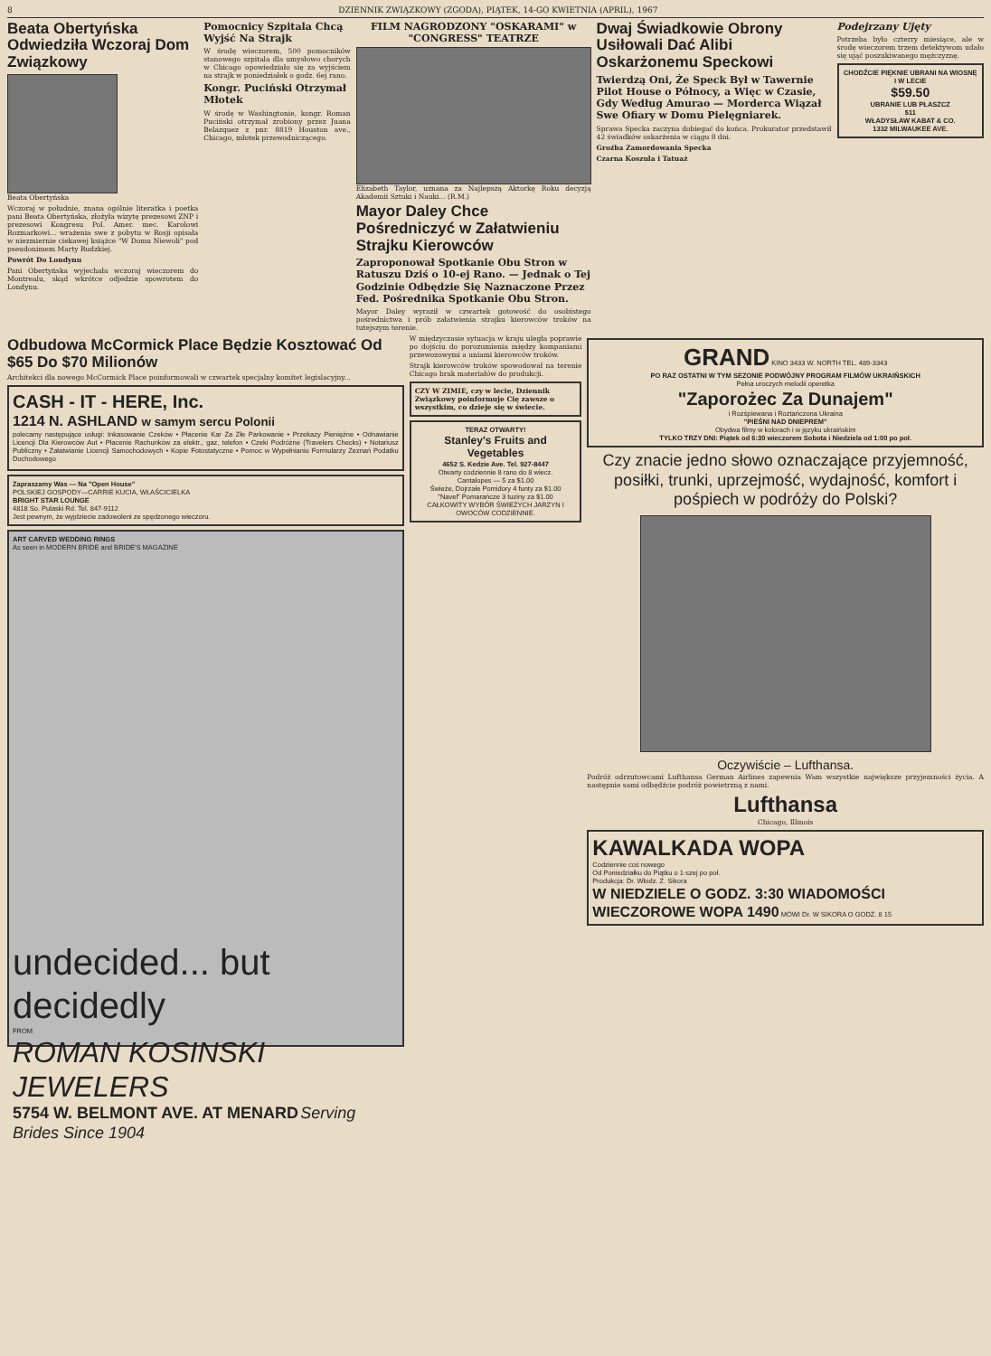8 DZIENNIK ZWIĄZKOWY (ZGODA), PIĄTEK, 14-GO KWIETNIA (APRIL), 1967
Beata Obertyńska Odwiedziła Wczoraj Dom Związkowy
Beata Obertyńska
Wczoraj w południe, znana ogólnie literatka i poetka pani Beata Obertyńska, złożyła wizytę prezesowi ZNP i prezesowi Kongresu Pol. Amer. mec. Karolowi Rozmarkowi... wrażenia swe z pobytu w Rosji opisała w niezmiernie ciekawej książce "W Domu Niewoli" pod pseudonimem Marty Rudzkiej.
Powrót Do Londynu
Pani Obertyńska wyjechała wczoraj wieczorem do Montrealu, skąd wkrótce odjedzie spowrotem do Londynu.
Pomocnicy Szpitala Chcą Wyjść Na Strajk
W środę wieczorem, 500 pomocników stanowego szpitala dla umysłowo chorych w Chicago opowiedziało się za wyjściem na strajk w poniedziałek o godz. 6ej rano.
Kongr. Puciński Otrzymał Młotek
W środę w Washingtonie, kongr. Roman Puciński otrzymał zrobiony przez Juana Belazquez z pnr. 8819 Houston ave., Chicago, młotek przewodniczącego.
FILM NAGRODZONY "OSKARAMI" w "CONGRESS" TEATRZE
Elizabeth Taylor, uznana za Najlepszą Aktorkę Roku decyzją Akademii Sztuki i Nauki... (R.M.)
Mayor Daley Chce Pośredniczyć w Załatwieniu Strajku Kierowców
Zaproponował Spotkanie Obu Stron w Ratuszu Dziś o 10-ej Rano. — Jednak o Tej Godzinie Odbędzie Się Naznaczone Przez Fed. Pośrednika Spotkanie Obu Stron.
Mayor Daley wyraził w czwartek gotowość do osobistego pośrednictwa i prób załatwienia strajku kierowców troków na tutejszym terenie.
Dwaj Świadkowie Obrony Usiłowali Dać Alibi Oskarżonemu Speckowi
Twierdzą Oni, Że Speck Był w Tawernie Pilot House o Północy, a Więc w Czasie, Gdy Według Amurao — Morderca Wiązał Swe Ofiary w Domu Pielęgniarek.
Sprawa Specka zaczyna dobiegać do końca. Prokurator przedstawił 42 świadków oskarżenia w ciągu 8 dni.
Groźba Zamordowania Specka
Czarna Koszula i Tatuaż
Podejrzany Ujęty
Potrzeba było czterry miesiące, ale w środę wieczorem trzem detektywom udało się ująć poszukiwanego mężczyznę.
CHODŹCIE PIĘKNIE UBRANI NA WIOSNĘ I W LECIE
$59.50
UBRANIE LUB PŁASZCZ
$11
WŁADYSŁAW KABAT & CO.
1332 MILWAUKEE AVE.
Odbudowa McCormick Place Będzie Kosztować Od $65 Do $70 Milionów
Architekci dla nowego McCormick Place poinformowali w czwartek specjalny komitet legislacyjny...
CASH - IT - HERE, Inc.
1214 N. ASHLAND w samym sercu Polonii
polecamy następujące usługi: Inkasowanie Czeków • Płacenie Kar Za Złe Parkowanie • Przekazy Pieniężne • Odnawianie Licencji Dla Kierowców Aut • Płacenie Rachunków za elektr., gaz, telefon • Czeki Podróżne (Travelers Checks) • Notariusz Publiczny • Załatwianie Licencji Samochodowych • Kopie Fotostatyczne • Pomoc w Wypełnianiu Formularzy Zeznań Podatku Dochodowego
Zapraszamy Was — Na "Open House"
POLSKIEJ GOSPODY—CARRIE KUCIA, WŁAŚCICIELKA
BRIGHT STAR LOUNGE
4818 So. Pulaski Rd. Tel. 847-9112
Jest pewnym, że wyjdziecie zadowoleni ze spędzonego wieczoru.
ART CARVED WEDDING RINGS
As seen in MODERN BRIDE and BRIDE'S MAGAZINE
undecided... but decidedly
FROM
ROMAN KOSINSKI JEWELERS
5754 W. BELMONT AVE. AT MENARD Serving Brides Since 1904
W międzyczasie sytuacja w kraju uległa poprawie po dojściu do porozumienia między kompaniami przewozowymi a uniami kierowców troków.
Strajk kierowców troków spowodował na terenie Chicago brak materiałów do produkcji.
CZY W ZIMIE, czy w lecie, Dziennik Związkowy poinformuje Cię zawsze o wszystkim, co dzieje się w świecie.
TERAZ OTWARTY!
Stanley's Fruits and Vegetables
4652 S. Kedzie Ave. Tel. 927-8447
Otwarty codziennie 8 rano do 8 wiecz.
Cantalopes — 5 za $1.00
Świeże, Dojrzałe Pomidory 4 funty za $1.00
"Navel" Pomarańcze 3 tuziny za $1.00
CAŁKOWITY WYBÓR ŚWIEŻYCH JARZYN I OWOCÓW CODZIENNIE.
GRAND KINO 3433 W. NORTH TEL. 489-3343
PO RAZ OSTATNI W TYM SEZONIE PODWÓJNY PROGRAM FILMÓW UKRAIŃSKICH
Pełna uroczych melodii operetka
"Zaporożec Za Dunajem"
i Rozśpiewana i Roztańczona Ukraina
"PIEŚNI NAD DNIEPREM"
Obydwa filmy w kolorach i w języku ukraińskim
TYLKO TRZY DNI: Piątek od 6:30 wieczorem Sobota i Niedziela od 1:00 po poł.
Czy znacie jedno słowo oznaczające przyjemność, posiłki, trunki, uprzejmość, wydajność, komfort i pośpiech w podróży do Polski?
Oczywiście – Lufthansa.
Podróż odrzutowcami Lufthansa German Airlines zapewnia Wam wszystkie największe przyjemności życia. A następnie sami odbędźcie podróż powietrzną z nami.
Lufthansa
Chicago, Illinois
KAWALKADA WOPA
Codziennie coś nowego
Od Poniedziałku do Piątku o 1-szej po poł.
Produkcja: Dr. Włodz. Z. Sikora
W NIEDZIELE O GODZ. 3:30 WIADOMOŚCI WIECZOROWE WOPA 1490 MÓWI Dr. W SIKORA O GODZ. 8 15